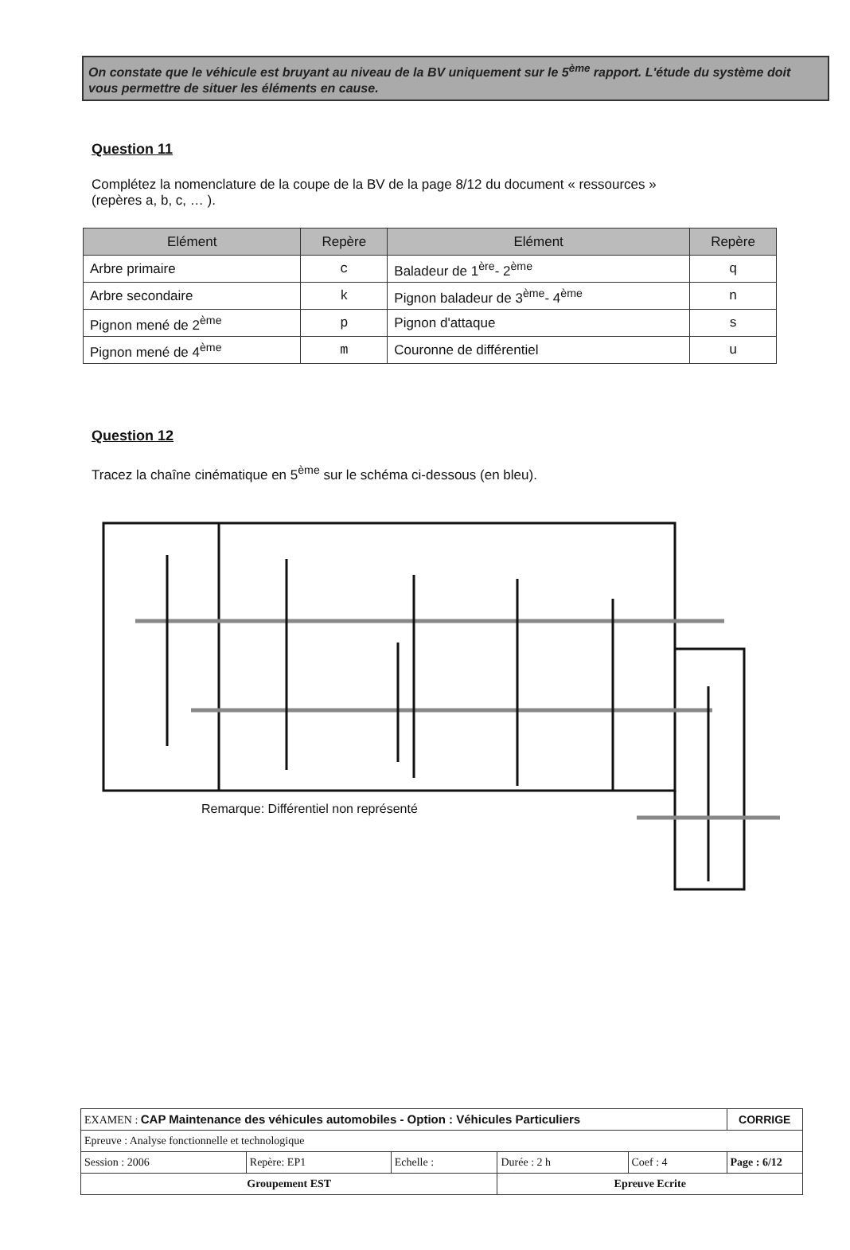On constate que le véhicule est bruyant au niveau de la BV uniquement sur le 5<sup>ème</sup> rapport. L'étude du système doit vous permettre de situer les éléments en cause.
Question 11
Complétez la nomenclature de la coupe de la BV de la page 8/12 du document « ressources » (repères a, b, c, … ).
| Elément | Repère | Elément | Repère |
| --- | --- | --- | --- |
| Arbre primaire | c | Baladeur de 1<sup>ère</sup>- 2<sup>ème</sup> | q |
| Arbre secondaire | k | Pignon baladeur de 3<sup>ème</sup>- 4<sup>ème</sup> | n |
| Pignon mené de 2<sup>ème</sup> | p | Pignon d'attaque | s |
| Pignon mené de 4<sup>ème</sup> | m | Couronne de différentiel | u |
Question 12
Tracez la chaîne cinématique en 5<sup>ème</sup> sur le schéma ci-dessous (en bleu).
Remarque: Différentiel non représenté
| EXAMEN : CAP Maintenance des véhicules automobiles - Option : Véhicules Particuliers | | | | | CORRIGE |
| Epreuve : Analyse fonctionnelle et technologique | | | | | |
| Session : 2006 | Repère: EP1 | Echelle : | Durée : 2 h | Coef : 4 | Page : 6/12 |
| Groupement EST | | | Epreuve Ecrite | | |